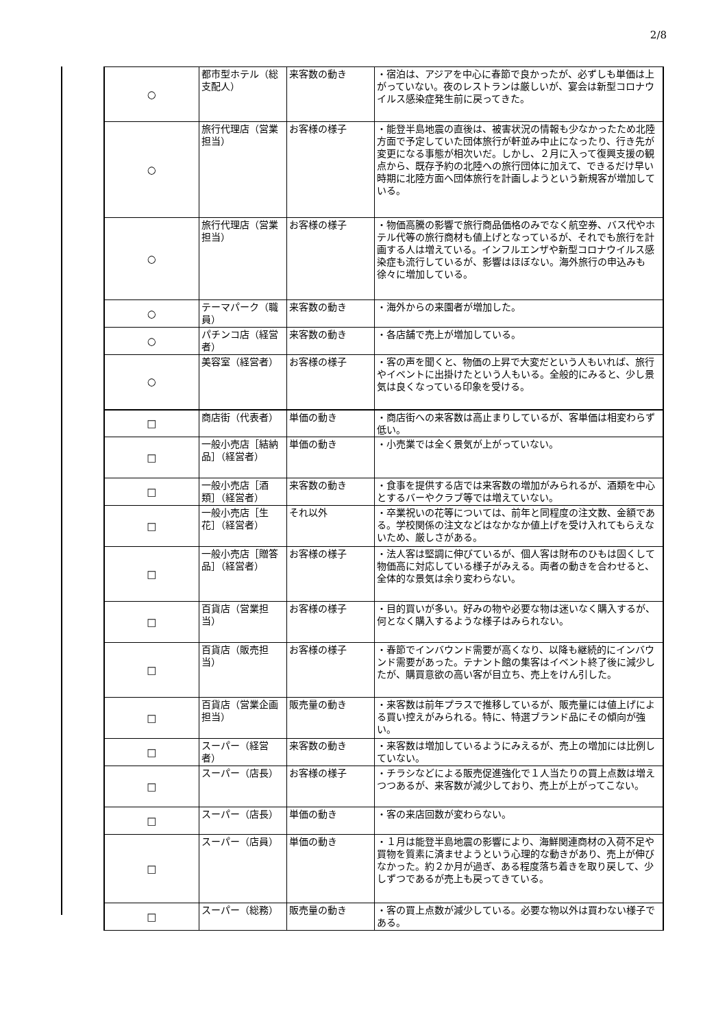2/8
| ○ | 都市型ホテル（総支配人） | 来客数の動き | ・宿泊は、アジアを中心に春節で良かったが、必ずしも単価は上がっていない。夜のレストランは厳しいが、宴会は新型コロナウイルス感染症発生前に戻ってきた。 |
| ○ | 旅行代理店（営業担当） | お客様の様子 | ・能登半島地震の直後は、被害状況の情報も少なかったため北陸方面で予定していた団体旅行が軒並み中止になったり、行き先が変更になる事態が相次いだ。しかし、２月に入って復興支援の観点から、既存予約の北陸への旅行団体に加えて、できるだけ早い時期に北陸方面へ団体旅行を計画しようという新規客が増加している。 |
| ○ | 旅行代理店（営業担当） | お客様の様子 | ・物価高騰の影響で旅行商品価格のみでなく航空券、バス代やホテル代等の旅行商材も値上げとなっているが、それでも旅行を計画する人は増えている。インフルエンザや新型コロナウイルス感染症も流行しているが、影響はほぼない。海外旅行の申込みも徐々に増加している。 |
| ○ | テーマパーク（職員） | 来客数の動き | ・海外からの来園者が増加した。 |
| ○ | パチンコ店（経営者） | 来客数の動き | ・各店舗で売上が増加している。 |
| ○ | 美容室（経営者） | お客様の様子 | ・客の声を聞くと、物価の上昇で大変だという人もいれば、旅行やイベントに出掛けたという人もいる。全般的にみると、少し景気は良くなっている印象を受ける。 |
| □ | 商店街（代表者） | 単価の動き | ・商店街への来客数は高止まりしているが、客単価は相変わらず低い。 |
| □ | 一般小売店［結納品］（経営者） | 単価の動き | ・小売業では全く景気が上がっていない。 |
| □ | 一般小売店［酒類］（経営者） | 来客数の動き | ・食事を提供する店では来客数の増加がみられるが、酒類を中心とするバーやクラブ等では増えていない。 |
| □ | 一般小売店［生花］（経営者） | それ以外 | ・卒業祝いの花等については、前年と同程度の注文数、金額である。学校関係の注文などはなかなか値上げを受け入れてもらえないため、厳しさがある。 |
| □ | 一般小売店［贈答品］（経営者） | お客様の様子 | ・法人客は堅調に伸びているが、個人客は財布のひもは固くして物価高に対応している様子がみえる。両者の動きを合わせると、全体的な景気は余り変わらない。 |
| □ | 百貨店（営業担当） | お客様の様子 | ・目的買いが多い。好みの物や必要な物は迷いなく購入するが、何となく購入するような様子はみられない。 |
| □ | 百貨店（販売担当） | お客様の様子 | ・春節でインバウンド需要が高くなり、以降も継続的にインバウンド需要があった。テナント館の集客はイベント終了後に減少したが、購買意欲の高い客が目立ち、売上をけん引した。 |
| □ | 百貨店（営業企画担当） | 販売量の動き | ・来客数は前年プラスで推移しているが、販売量には値上げによる買い控えがみられる。特に、特選ブランド品にその傾向が強い。 |
| □ | スーパー（経営者） | 来客数の動き | ・来客数は増加しているようにみえるが、売上の増加には比例していない。 |
| □ | スーパー（店長） | お客様の様子 | ・チラシなどによる販売促進強化で１人当たりの買上点数は増えつつあるが、来客数が減少しており、売上が上がってこない。 |
| □ | スーパー（店長） | 単価の動き | ・客の来店回数が変わらない。 |
| □ | スーパー（店員） | 単価の動き | ・１月は能登半島地震の影響により、海鮮関連商材の入荷不足や買物を質素に済ませようという心理的な動きがあり、売上が伸びなかった。約２か月が過ぎ、ある程度落ち着きを取り戻して、少しずつであるが売上も戻ってきている。 |
| □ | スーパー（総務） | 販売量の動き | ・客の買上点数が減少している。必要な物以外は買わない様子である。 |